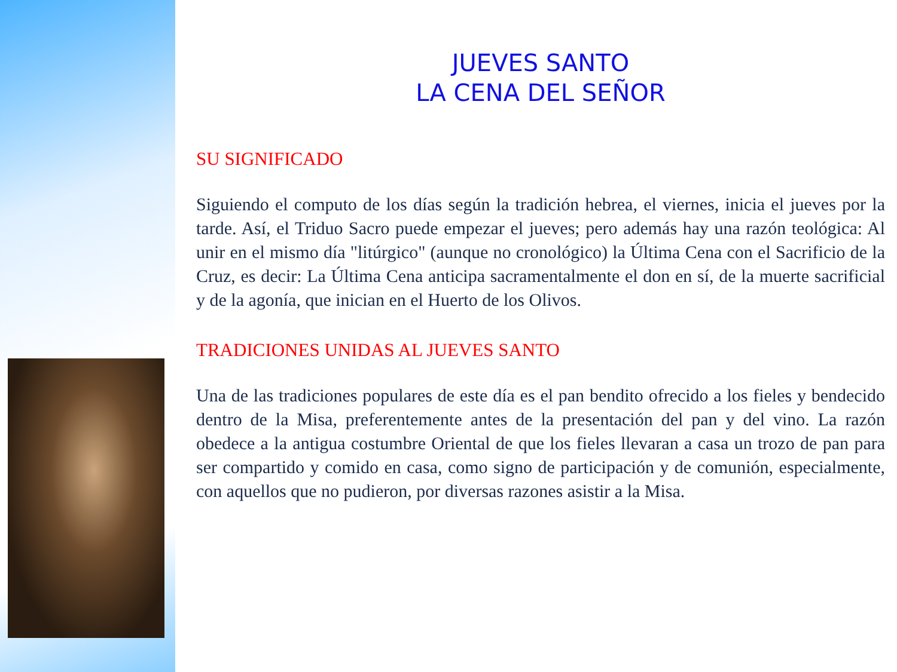JUEVES SANTO
LA CENA DEL SEÑOR
SU SIGNIFICADO
Siguiendo el computo de los días según la tradición hebrea, el viernes, inicia el jueves por la tarde. Así, el Triduo Sacro puede empezar el jueves; pero además hay una razón teológica: Al unir en el mismo día "litúrgico" (aunque no cronológico) la Última Cena con el Sacrificio de la Cruz, es decir: La Última Cena anticipa sacramentalmente el don en sí, de la muerte sacrificial y de la agonía, que inician en el Huerto de los Olivos.
TRADICIONES UNIDAS AL JUEVES SANTO
Una de las tradiciones populares de este día es el pan bendito ofrecido a los fieles y bendecido dentro de la Misa, preferentemente antes de la presentación del pan y del vino. La razón obedece a la antigua costumbre Oriental de que los fieles llevaran a casa un trozo de pan para ser compartido y comido en casa, como signo de participación y de comunión, especialmente, con aquellos que no pudieron, por diversas razones asistir a la Misa.